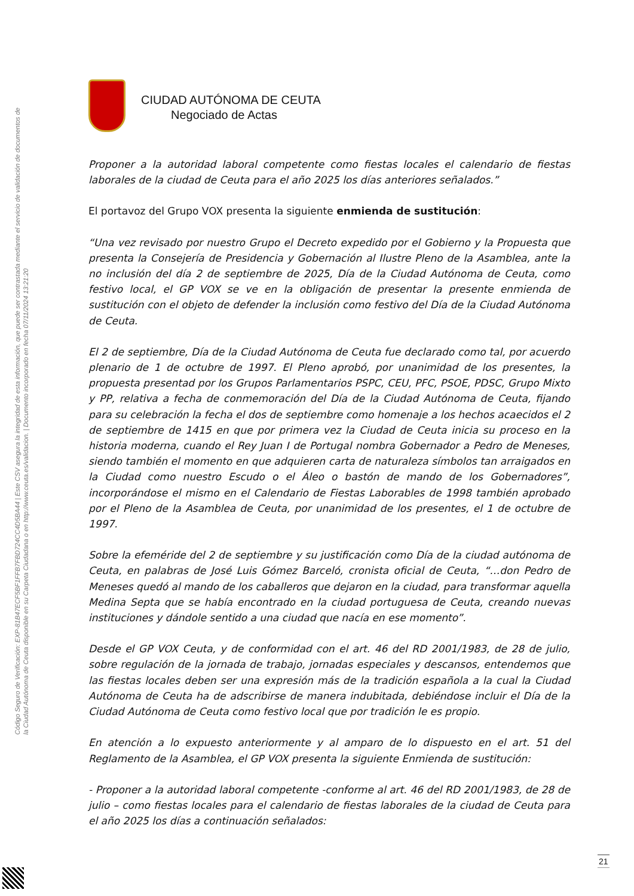Código Seguro de Verificación: EXP-81B47ECF5BF1FFB7FBD724CC4D5BA44 | Este CSV asegura la integridad de esta información, que puede ser contrastada mediante el servicio de validación de documentos de la Ciudad Autónoma de Ceuta disponible en su Carpeta Ciudadana o en http://www.ceuta.es/validacion. | Documento incorporado en fecha 07/11/2024 13:21:20
CIUDAD AUTÓNOMA DE CEUTA
Negociado de Actas
Proponer a la autoridad laboral competente como fiestas locales el calendario de fiestas laborales de la ciudad de Ceuta para el año 2025 los días anteriores señalados.”
El portavoz del Grupo VOX presenta la siguiente enmienda de sustitución:
“Una vez revisado por nuestro Grupo el Decreto expedido por el Gobierno y la Propuesta que presenta la Consejería de Presidencia y Gobernación al Ilustre Pleno de la Asamblea, ante la no inclusión del día 2 de septiembre de 2025, Día de la Ciudad Autónoma de Ceuta, como festivo local, el GP VOX se ve en la obligación de presentar la presente enmienda de sustitución con el objeto de defender la inclusión como festivo del Día de la Ciudad Autónoma de Ceuta.
El 2 de septiembre, Día de la Ciudad Autónoma de Ceuta fue declarado como tal, por acuerdo plenario de 1 de octubre de 1997. El Pleno aprobó, por unanimidad de los presentes, la propuesta presentad por los Grupos Parlamentarios PSPC, CEU, PFC, PSOE, PDSC, Grupo Mixto y PP, relativa a fecha de conmemoración del Día de la Ciudad Autónoma de Ceuta, fijando para su celebración la fecha el dos de septiembre como homenaje a los hechos acaecidos el 2 de septiembre de 1415 en que por primera vez la Ciudad de Ceuta inicia su proceso en la historia moderna, cuando el Rey Juan I de Portugal nombra Gobernador a Pedro de Meneses, siendo también el momento en que adquieren carta de naturaleza símbolos tan arraigados en la Ciudad como nuestro Escudo o el Áleo o bastón de mando de los Gobernadores”, incorporándose el mismo en el Calendario de Fiestas Laborables de 1998 también aprobado por el Pleno de la Asamblea de Ceuta, por unanimidad de los presentes, el 1 de octubre de 1997.
Sobre la efeméride del 2 de septiembre y su justificación como Día de la ciudad autónoma de Ceuta, en palabras de José Luis Gómez Barceló, cronista oficial de Ceuta, “…don Pedro de Meneses quedó al mando de los caballeros que dejaron en la ciudad, para transformar aquella Medina Septa que se había encontrado en la ciudad portuguesa de Ceuta, creando nuevas instituciones y dándole sentido a una ciudad que nacía en ese momento”.
Desde el GP VOX Ceuta, y de conformidad con el art. 46 del RD 2001/1983, de 28 de julio, sobre regulación de la jornada de trabajo, jornadas especiales y descansos, entendemos que las fiestas locales deben ser una expresión más de la tradición española a la cual la Ciudad Autónoma de Ceuta ha de adscribirse de manera indubitada, debiéndose incluir el Día de la Ciudad Autónoma de Ceuta como festivo local que por tradición le es propio.
En atención a lo expuesto anteriormente y al amparo de lo dispuesto en el art. 51 del Reglamento de la Asamblea, el GP VOX presenta la siguiente Enmienda de sustitución:
- Proponer a la autoridad laboral competente -conforme al art. 46 del RD 2001/1983, de 28 de julio – como fiestas locales para el calendario de fiestas laborales de la ciudad de Ceuta para el año 2025 los días a continuación señalados:
21